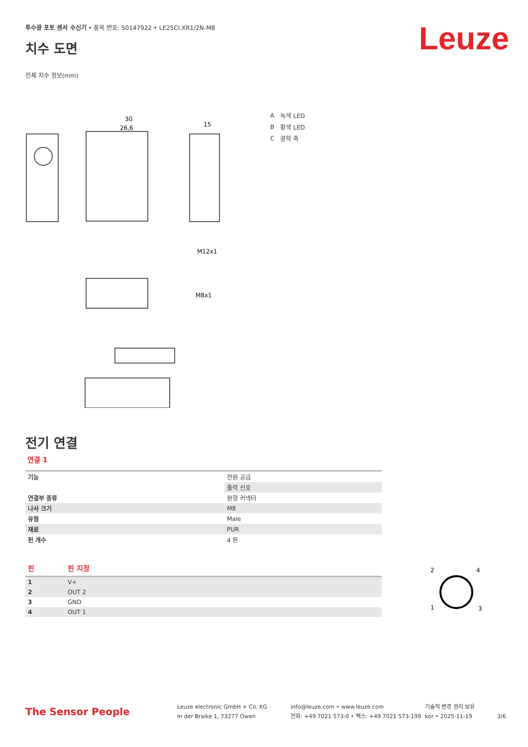투수광 포토 센서 수신기 • 품목 번호: 50147922 • LE25CI.XR1/2N-M8
치수 도면
전체 치수 정보(mm)
Leuze
30
26,6
15
M12x1
M8x1
| A | 녹색 LED |
| B | 황색 LED |
| C | 광학 축 |
전기 연결
연결 1
| 기능 | 전원 공급 |
| | 출력 신호 |
| 연결부 종류 | 원형 커넥터 |
| 나사 크기 | M8 |
| 유형 | Male |
| 재료 | PUR |
| 핀 개수 | 4 핀 |
| 핀 | 핀 지정 |
| 1 | V+ |
| 2 | OUT 2 |
| 3 | GND |
| 4 | OUT 1 |
2
4
1
3
The Sensor People
Leuze electronic GmbH + Co. KG
In der Braike 1, 73277 Owen
info@leuze.com • www.leuze.com
전화: +49 7021 573-0 • 팩스: +49 7021 573-199
기술적 변경 권리 보유
kor • 2025-11-19
3/6